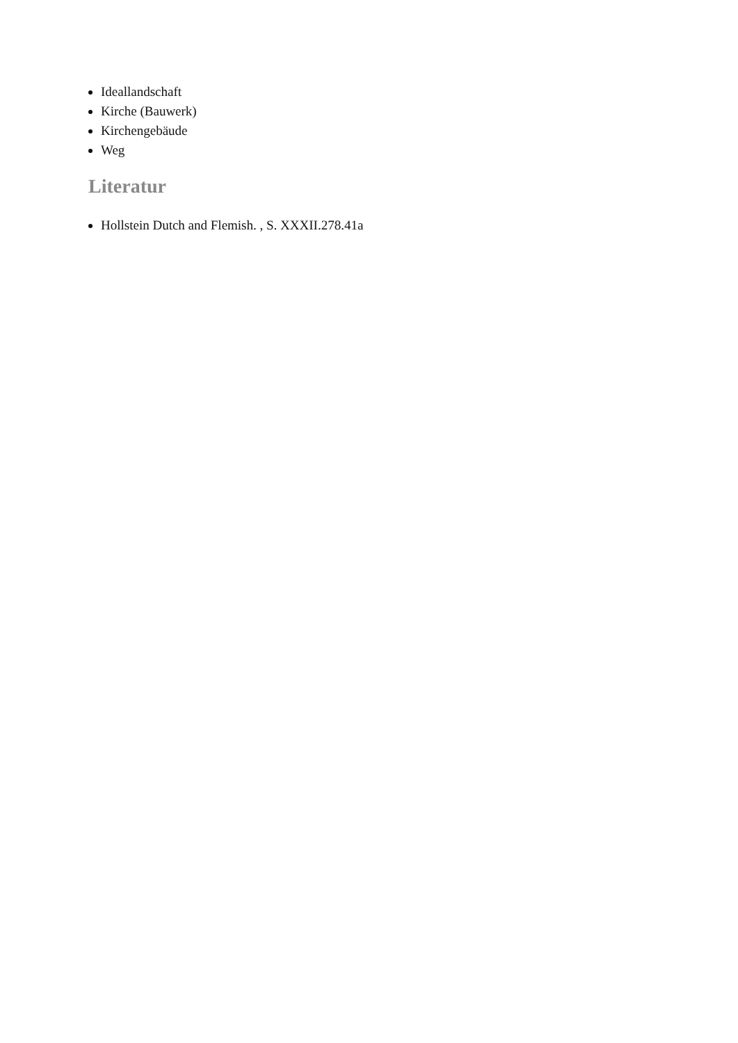Ideallandschaft
Kirche (Bauwerk)
Kirchengebäude
Weg
Literatur
Hollstein Dutch and Flemish. , S. XXXII.278.41a